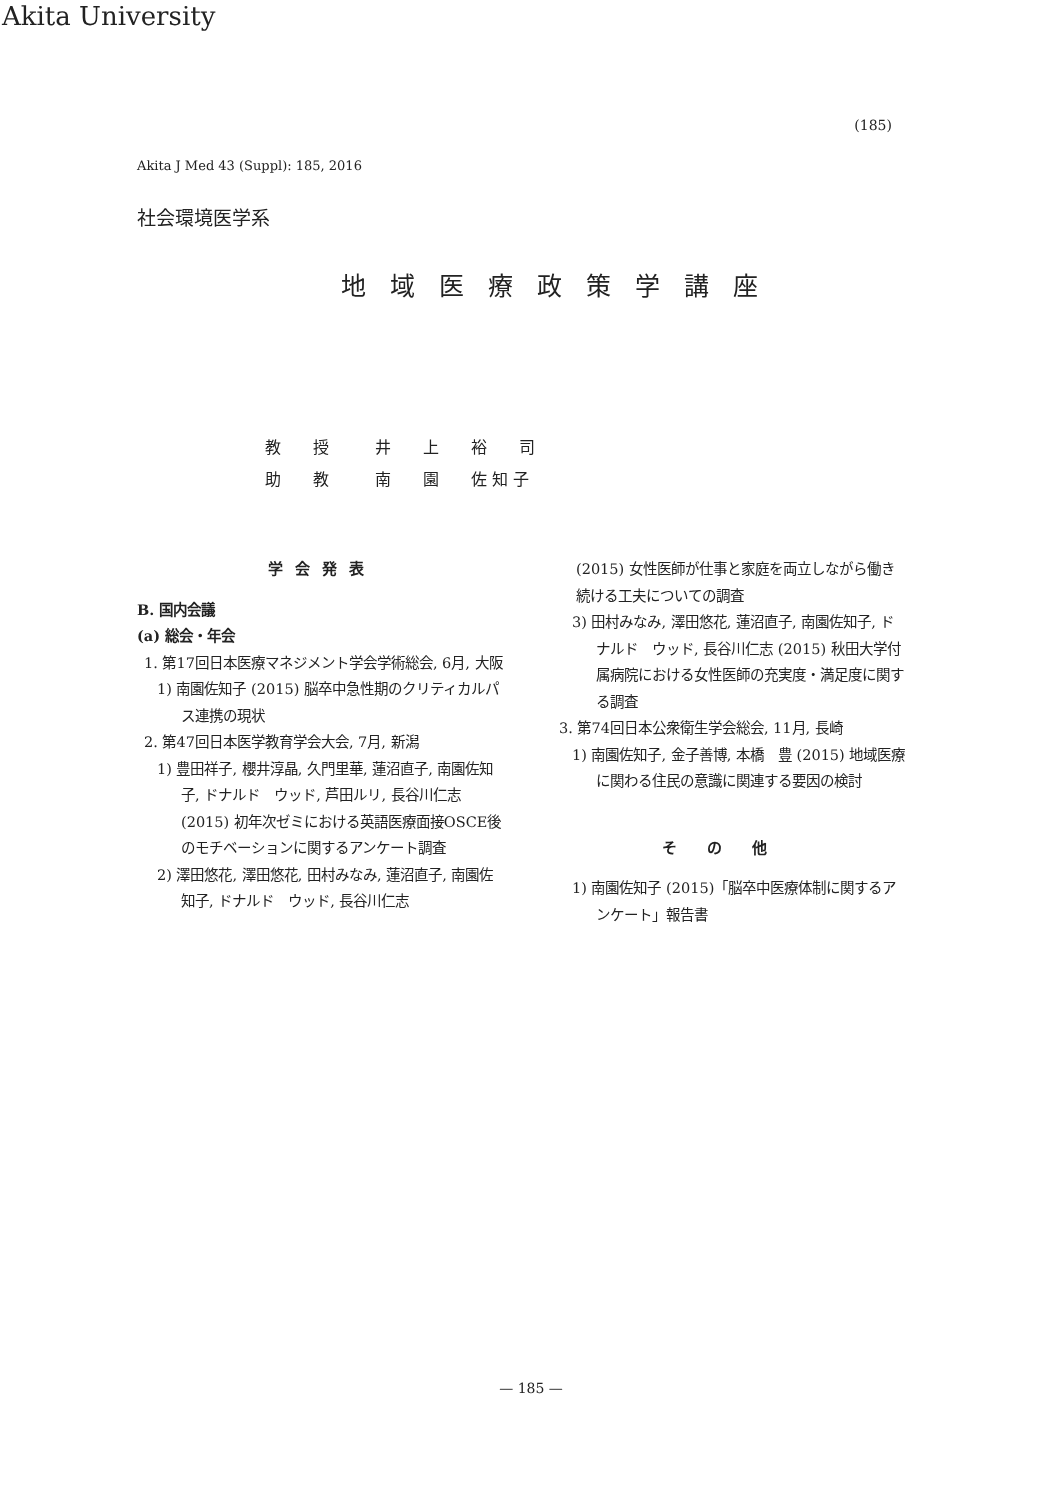Akita University
(185)
Akita J Med 43 (Suppl): 185, 2016
社会環境医学系
地域医療政策学講座
教　　授 井　　上　　裕　　司
助　　教 南　　園　　佐 知 子
学会発表
B. 国内会議
(a) 総会・年会
1. 第17回日本医療マネジメント学会学術総会, 6月, 大阪
1) 南園佐知子 (2015) 脳卒中急性期のクリティカルパス連携の現状
2. 第47回日本医学教育学会大会, 7月, 新潟
1) 豊田祥子, 櫻井淳晶, 久門里華, 蓮沼直子, 南園佐知子, ドナルド　ウッド, 芦田ルリ, 長谷川仁志 (2015) 初年次ゼミにおける英語医療面接OSCE後のモチベーションに関するアンケート調査
2) 澤田悠花, 澤田悠花, 田村みなみ, 蓮沼直子, 南園佐知子, ドナルド　ウッド, 長谷川仁志
(2015) 女性医師が仕事と家庭を両立しながら働き続ける工夫についての調査
3) 田村みなみ, 澤田悠花, 蓮沼直子, 南園佐知子, ドナルド　ウッド, 長谷川仁志 (2015) 秋田大学付属病院における女性医師の充実度・満足度に関する調査
3. 第74回日本公衆衛生学会総会, 11月, 長崎
1) 南園佐知子, 金子善博, 本橋　豊 (2015) 地域医療に関わる住民の意識に関連する要因の検討
その他
1) 南園佐知子 (2015)「脳卒中医療体制に関するアンケート」報告書
— 185 —